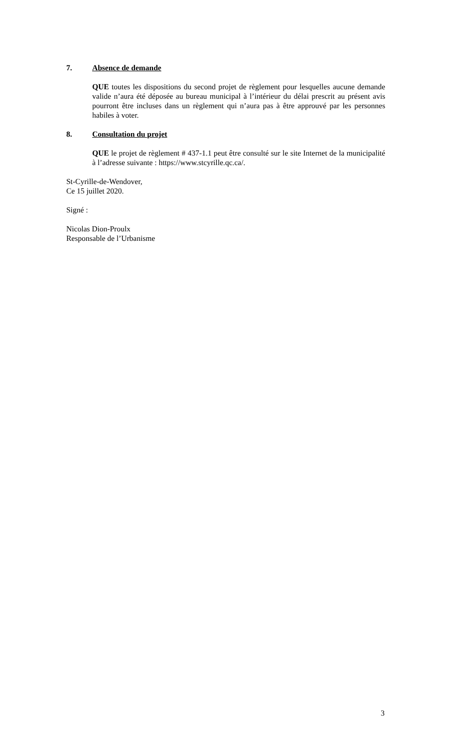7. Absence de demande
QUE toutes les dispositions du second projet de règlement pour lesquelles aucune demande valide n’aura été déposée au bureau municipal à l’intérieur du délai prescrit au présent avis pourront être incluses dans un règlement qui n’aura pas à être approuvé par les personnes habiles à voter.
8. Consultation du projet
QUE le projet de règlement # 437-1.1 peut être consulté sur le site Internet de la municipalité à l’adresse suivante : https://www.stcyrille.qc.ca/.
St-Cyrille-de-Wendover,
Ce 15 juillet 2020.
Signé :
Nicolas Dion-Proulx
Responsable de l’Urbanisme
3